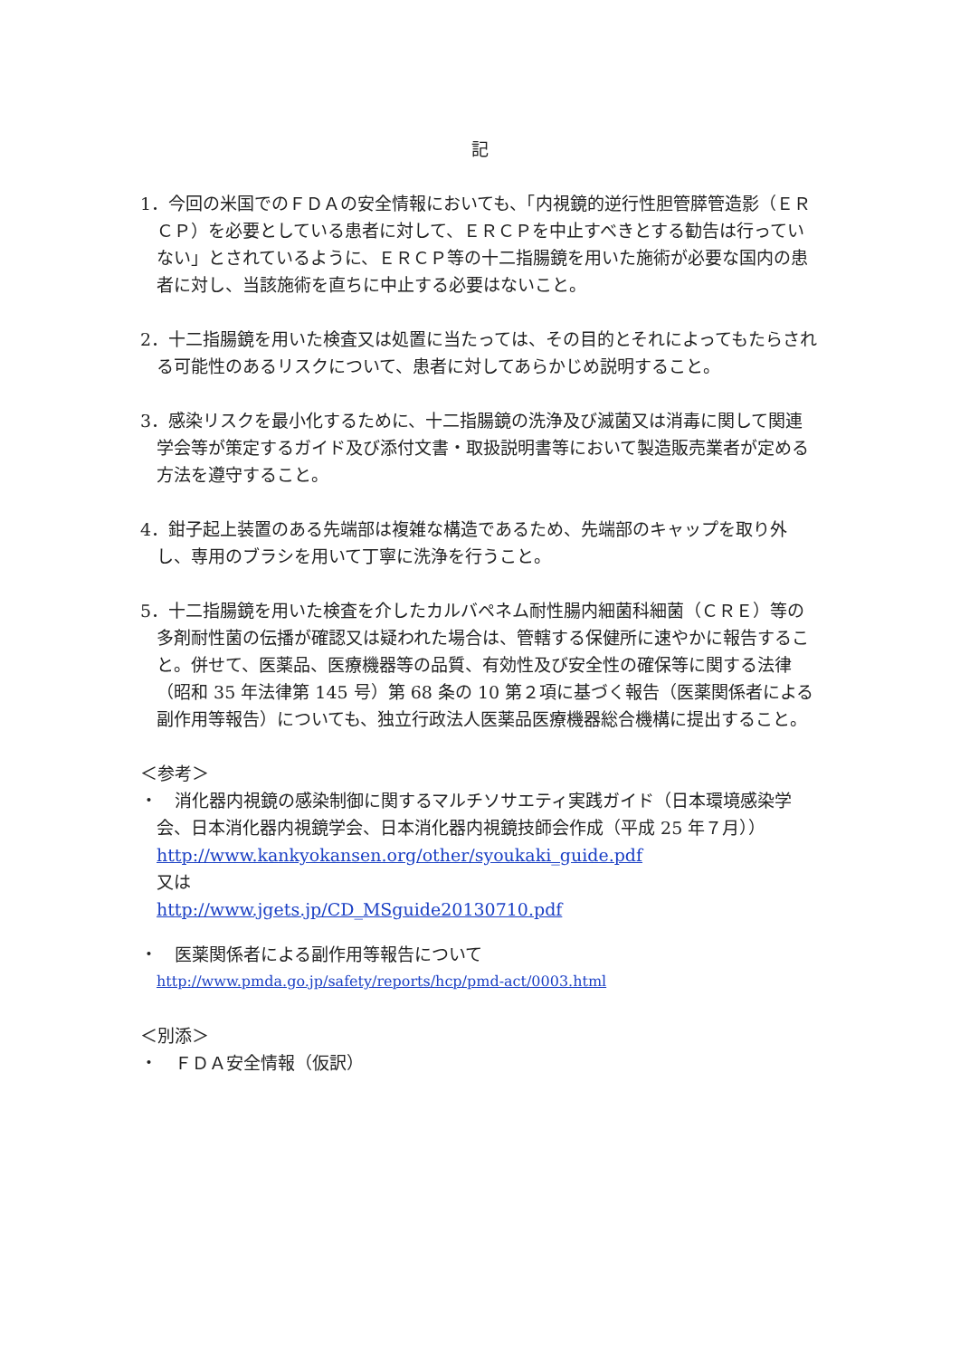記
1．今回の米国でのＦＤＡの安全情報においても、「内視鏡的逆行性胆管膵管造影（ＥＲＣＰ）を必要としている患者に対して、ＥＲＣＰを中止すべきとする勧告は行っていない」とされているように、ＥＲＣＰ等の十二指腸鏡を用いた施術が必要な国内の患者に対し、当該施術を直ちに中止する必要はないこと。
2．十二指腸鏡を用いた検査又は処置に当たっては、その目的とそれによってもたらされる可能性のあるリスクについて、患者に対してあらかじめ説明すること。
3．感染リスクを最小化するために、十二指腸鏡の洗浄及び滅菌又は消毒に関して関連学会等が策定するガイド及び添付文書・取扱説明書等において製造販売業者が定める方法を遵守すること。
4．鉗子起上装置のある先端部は複雑な構造であるため、先端部のキャップを取り外し、専用のブラシを用いて丁寧に洗浄を行うこと。
5．十二指腸鏡を用いた検査を介したカルバペネム耐性腸内細菌科細菌（ＣＲＥ）等の多剤耐性菌の伝播が確認又は疑われた場合は、管轄する保健所に速やかに報告すること。併せて、医薬品、医療機器等の品質、有効性及び安全性の確保等に関する法律（昭和 35 年法律第 145 号）第 68 条の 10 第２項に基づく報告（医薬関係者による副作用等報告）についても、独立行政法人医薬品医療機器総合機構に提出すること。
＜参考＞
・　消化器内視鏡の感染制御に関するマルチソサエティ実践ガイド（日本環境感染学会、日本消化器内視鏡学会、日本消化器内視鏡技師会作成（平成 25 年７月））
http://www.kankyokansen.org/other/syoukaki_guide.pdf
又は
http://www.jgets.jp/CD_MSguide20130710.pdf
・　医薬関係者による副作用等報告について
http://www.pmda.go.jp/safety/reports/hcp/pmd-act/0003.html
＜別添＞
・　ＦＤＡ安全情報（仮訳）